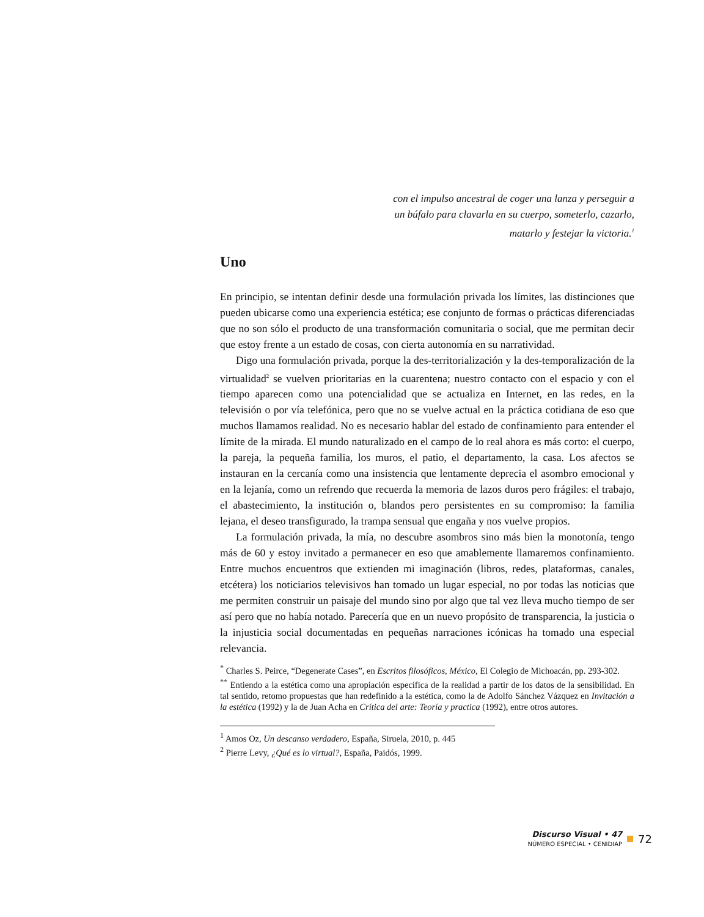con el impulso ancestral de coger una lanza y perseguir a
un búfalo para clavarla en su cuerpo, someterlo, cazarlo,
matarlo y festejar la victoria.<sup>1</sup>
Uno
En principio, se intentan definir desde una formulación privada los límites, las distinciones que pueden ubicarse como una experiencia estética; ese conjunto de formas o prácticas diferenciadas que no son sólo el producto de una transformación comunitaria o social, que me permitan decir que estoy frente a un estado de cosas, con cierta autonomía en su narratividad.
Digo una formulación privada, porque la des-territorialización y la des-temporalización de la virtualidad<sup>2</sup> se vuelven prioritarias en la cuarentena; nuestro contacto con el espacio y con el tiempo aparecen como una potencialidad que se actualiza en Internet, en las redes, en la televisión o por vía telefónica, pero que no se vuelve actual en la práctica cotidiana de eso que muchos llamamos realidad. No es necesario hablar del estado de confinamiento para entender el límite de la mirada. El mundo naturalizado en el campo de lo real ahora es más corto: el cuerpo, la pareja, la pequeña familia, los muros, el patio, el departamento, la casa. Los afectos se instauran en la cercanía como una insistencia que lentamente deprecia el asombro emocional y en la lejanía, como un refrendo que recuerda la memoria de lazos duros pero frágiles: el trabajo, el abastecimiento, la institución o, blandos pero persistentes en su compromiso: la familia lejana, el deseo transfigurado, la trampa sensual que engaña y nos vuelve propios.
La formulación privada, la mía, no descubre asombros sino más bien la monotonía, tengo más de 60 y estoy invitado a permanecer en eso que amablemente llamaremos confinamiento. Entre muchos encuentros que extienden mi imaginación (libros, redes, plataformas, canales, etcétera) los noticiarios televisivos han tomado un lugar especial, no por todas las noticias que me permiten construir un paisaje del mundo sino por algo que tal vez lleva mucho tiempo de ser así pero que no había notado. Parecería que en un nuevo propósito de transparencia, la justicia o la injusticia social documentadas en pequeñas narraciones icónicas ha tomado una especial relevancia.
<sup>*</sup> Charles S. Peirce, “Degenerate Cases”, en Escritos filosóficos, México, El Colegio de Michoacán, pp. 293-302.
<sup>**</sup> Entiendo a la estética como una apropiación específica de la realidad a partir de los datos de la sensibilidad. En tal sentido, retomo propuestas que han redefinido a la estética, como la de Adolfo Sánchez Vázquez en Invitación a la estética (1992) y la de Juan Acha en Crítica del arte: Teoría y practica (1992), entre otros autores.
<sup>1</sup> Amos Oz, Un descanso verdadero, España, Siruela, 2010, p. 445
<sup>2</sup> Pierre Levy, ¿Qué es lo virtual?, España, Paidós, 1999.
Discurso Visual • 47
NÚMERO ESPECIAL • CENIDIAP
72